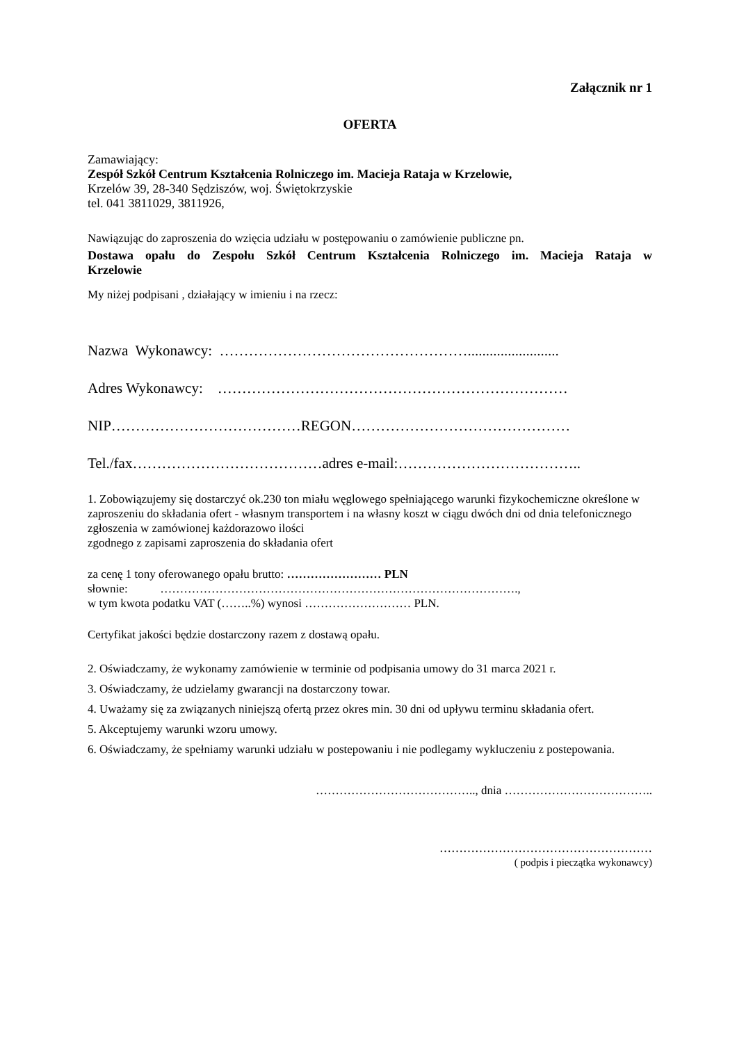Załącznik nr 1
OFERTA
Zamawiający:
Zespół Szkół Centrum Kształcenia Rolniczego im. Macieja Rataja w Krzelowie,
Krzelów 39, 28-340 Sędziszów, woj. Świętokrzyskie
tel. 041 3811029, 3811926,
Nawiązując do zaproszenia do wzięcia udziału w postępowaniu o zamówienie publiczne pn.
Dostawa opału do Zespołu Szkół Centrum Kształcenia Rolniczego im. Macieja Rataja w
Krzelowie
My niżej podpisani , działający w imieniu i na rzecz:
Nazwa Wykonawcy: …………………………………………….........................
Adres Wykonawcy: ………………………………………………………………
NIP…………………………………REGON………………………………………
Tel./fax…………………………………adres e-mail:………………………………..
1. Zobowiązujemy się dostarczyć ok.230 ton miału węglowego spełniającego warunki fizykochemiczne określone w zaproszeniu do składania ofert - własnym transportem i na własny koszt w ciągu dwóch dni od dnia telefonicznego zgłoszenia w zamówionej każdorazowo ilości
zgodnego z zapisami zaproszenia do składania ofert
za cenę 1 tony oferowanego opału brutto: …………………… PLN
słownie: ……………………………………………………………………………….,
w tym kwota podatku VAT (……..%) wynosi ……………………… PLN.
Certyfikat jakości będzie dostarczony razem z dostawą opału.
2. Oświadczamy, że wykonamy zamówienie w terminie od podpisania umowy do 31 marca 2021 r.
3. Oświadczamy, że udzielamy gwarancji na dostarczony towar.
4. Uważamy się za związanych niniejszą ofertą przez okres min. 30 dni od upływu terminu składania ofert.
5. Akceptujemy warunki wzoru umowy.
6. Oświadczamy, że spełniamy warunki udziału w postepowaniu i nie podlegamy wykluczeniu z postepowania.
………………………………….., dnia ………………………………..
………………………………………………
( podpis i pieczątka wykonawcy)